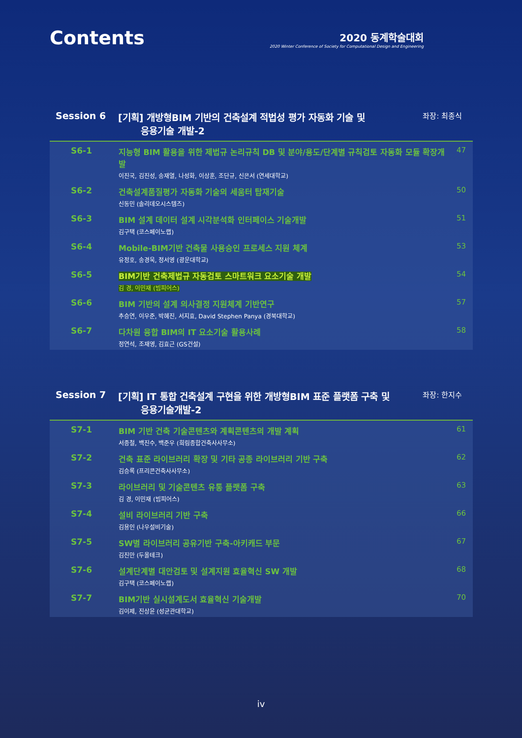Contents
2020 동계학술대회
2020 Winter Conference of Society for Computational Design and Engineering
Session 6 [기획] 개방형BIM 기반의 건축설계 적법성 평가 자동화 기술 및
응용기술 개발-2
좌장: 최종식
| S6-1 | 지능형 BIM 활용을 위한 제법규 논리규칙 DB 및 분야/용도/단계별 규칙검토 자동화 모듈 확장개발 이진국, 김진성, 송재열, 나성화, 이상훈, 조단규, 신은서 (연세대학교) | 47 |
| S6-2 | 건축설계품질평가 자동화 기술의 세움터 탑재기술 신동민 (솔리데오시스템즈) | 50 |
| S6-3 | BIM 설계 데이터 설계 시각분석화 인터페이스 기술개발 김구택 (코스페이노랩) | 51 |
| S6-4 | Mobile-BIM기반 건축물 사용승인 프로세스 지원 체계 유정호, 송경욱, 정서영 (광운대학교) | 53 |
| S6-5 | BIM기반 건축제법규 자동검토 스마트워크 요소기술 개발 김 경, 이민재 (빔피어스) | 54 |
| S6-6 | BIM 기반의 설계 의사결정 지원체계 기반연구 추승연, 이우준, 박혜진, 서지효, David Stephen Panya (경북대학교) | 57 |
| S6-7 | 다차원 융합 BIM의 IT 요소기술 활용사례 정연석, 조재영, 김효근 (GS건설) | 58 |
Session 7 [기획] IT 통합 건축설계 구현을 위한 개방형BIM 표준 플랫폼 구축 및
응용기술개발-2
좌장: 한지수
| S7-1 | BIM 기반 건축 기술콘텐츠와 계획콘텐츠의 개발 계획 서종철, 백진수, 백준우 (희림종합건축사사무소) | 61 |
| S7-2 | 건축 표준 라이브러리 확장 및 기타 공종 라이브러리 기반 구축 김승록 (프리콘건축사사무소) | 62 |
| S7-3 | 라이브러리 및 기술콘텐츠 유통 플랫폼 구축 김 경, 이민재 (빔피어스) | 63 |
| S7-4 | 설비 라이브러리 기반 구축 김용인 (나우설비기술) | 66 |
| S7-5 | SW별 라이브러리 공유기반 구축-아키캐드 부문 김진만 (두올테크) | 67 |
| S7-6 | 설계단계별 대안검토 및 설계지원 효율혁신 SW 개발 김구택 (코스페이노랩) | 68 |
| S7-7 | BIM기반 실시설계도서 효율혁신 기술개발 김이제, 진상윤 (성균관대학교) | 70 |
iv